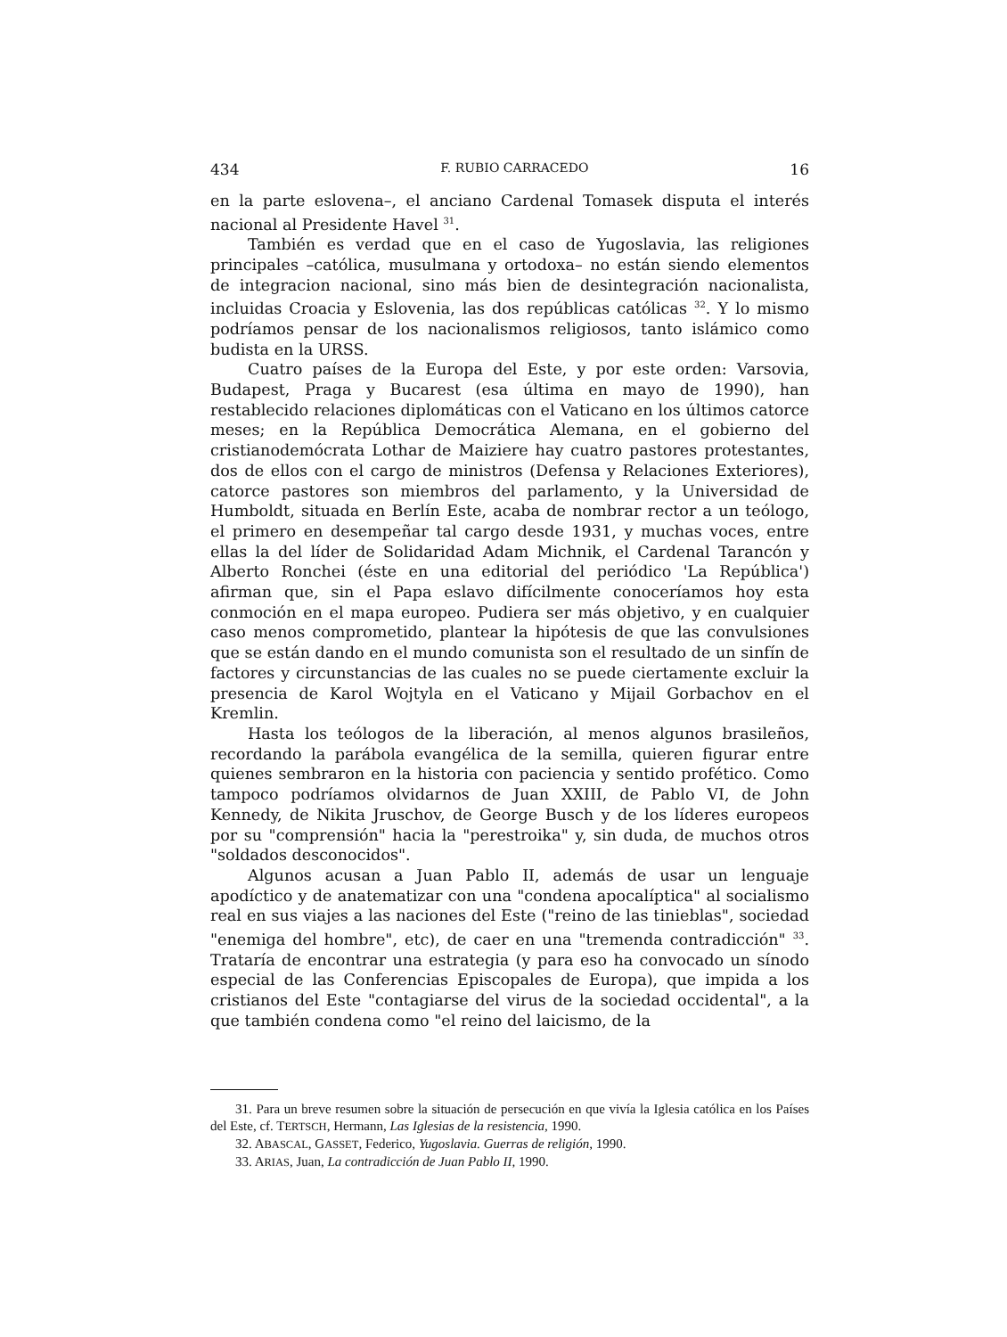434 F. RUBIO CARRACEDO 16
en la parte eslovena–, el anciano Cardenal Tomasek disputa el interés nacional al Presidente Havel <sup>31</sup>.
También es verdad que en el caso de Yugoslavia, las religiones principales –católica, musulmana y ortodoxa– no están siendo elementos de integracion nacional, sino más bien de desintegración nacionalista, incluidas Croacia y Eslovenia, las dos repúblicas católicas <sup>32</sup>. Y lo mismo podríamos pensar de los nacionalismos religiosos, tanto islámico como budista en la URSS.
Cuatro países de la Europa del Este, y por este orden: Varsovia, Budapest, Praga y Bucarest (esa última en mayo de 1990), han restablecido relaciones diplomáticas con el Vaticano en los últimos catorce meses; en la República Democrática Alemana, en el gobierno del cristianodemócrata Lothar de Maiziere hay cuatro pastores protestantes, dos de ellos con el cargo de ministros (Defensa y Relaciones Exteriores), catorce pastores son miembros del parlamento, y la Universidad de Humboldt, situada en Berlín Este, acaba de nombrar rector a un teólogo, el primero en desempeñar tal cargo desde 1931, y muchas voces, entre ellas la del líder de Solidaridad Adam Michnik, el Cardenal Tarancón y Alberto Ronchei (éste en una editorial del periódico 'La República') afirman que, sin el Papa eslavo difícilmente conoceríamos hoy esta conmoción en el mapa europeo. Pudiera ser más objetivo, y en cualquier caso menos comprometido, plantear la hipótesis de que las convulsiones que se están dando en el mundo comunista son el resultado de un sinfín de factores y circunstancias de las cuales no se puede ciertamente excluir la presencia de Karol Wojtyla en el Vaticano y Mijail Gorbachov en el Kremlin.
Hasta los teólogos de la liberación, al menos algunos brasileños, recordando la parábola evangélica de la semilla, quieren figurar entre quienes sembraron en la historia con paciencia y sentido profético. Como tampoco podríamos olvidarnos de Juan XXIII, de Pablo VI, de John Kennedy, de Nikita Jruschov, de George Busch y de los líderes europeos por su "comprensión" hacia la "perestroika" y, sin duda, de muchos otros "soldados desconocidos".
Algunos acusan a Juan Pablo II, además de usar un lenguaje apodíctico y de anatematizar con una "condena apocalíptica" al socialismo real en sus viajes a las naciones del Este ("reino de las tinieblas", sociedad "enemiga del hombre", etc), de caer en una "tremenda contradicción" <sup>33</sup>. Trataría de encontrar una estrategia (y para eso ha convocado un sínodo especial de las Conferencias Episcopales de Europa), que impida a los cristianos del Este "contagiarse del virus de la sociedad occidental", a la que también condena como "el reino del laicismo, de la
31. Para un breve resumen sobre la situación de persecución en que vivía la Iglesia católica en los Países del Este, cf. TERTSCH, Hermann, Las Iglesias de la resistencia, 1990.
32. ABASCAL, GASSET, Federico, Yugoslavia. Guerras de religión, 1990.
33. ARIAS, Juan, La contradicción de Juan Pablo II, 1990.